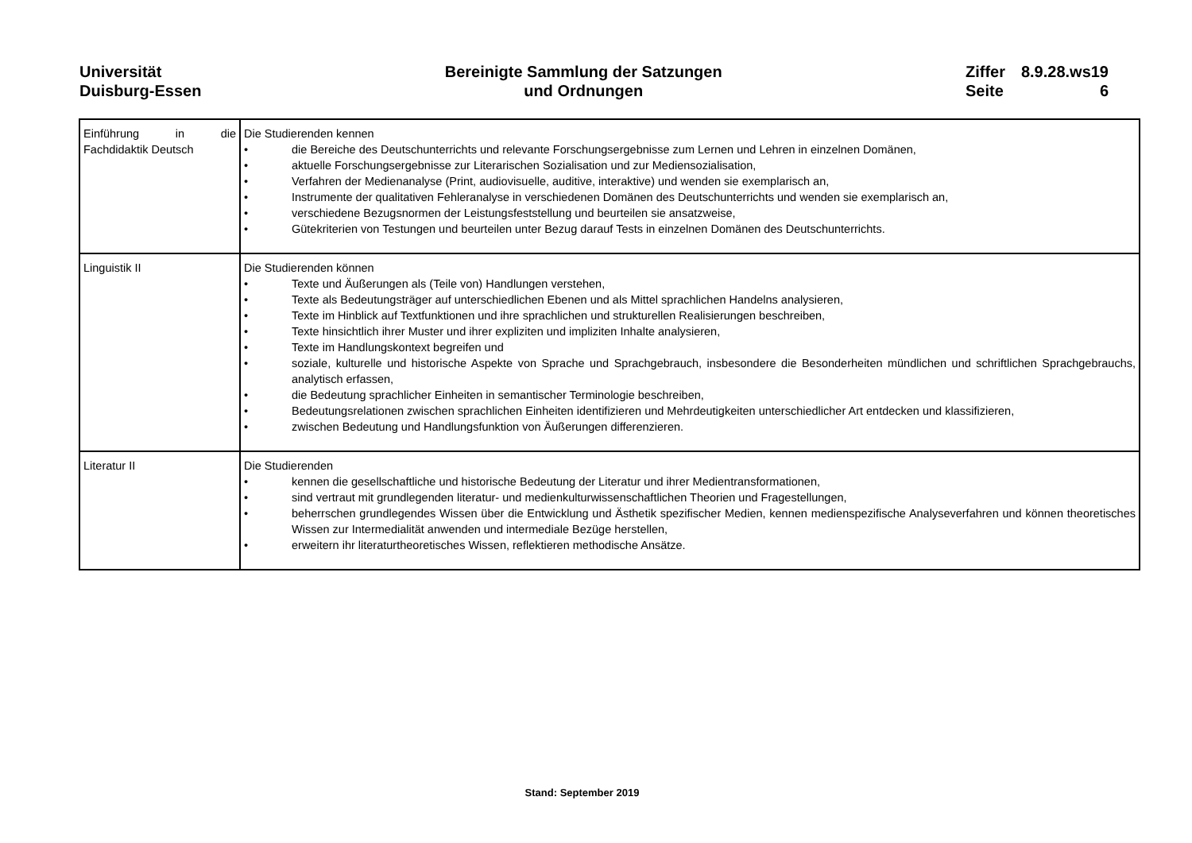Universität
Duisburg-Essen
Bereinigte Sammlung der Satzungen
und Ordnungen
Ziffer 8.9.28.ws19 Seite 6
| Einführung in die Fachdidaktik Deutsch | Die Studierenden kennen • die Bereiche des Deutschunterrichts und relevante Forschungsergebnisse zum Lernen und Lehren in einzelnen Domänen, • aktuelle Forschungsergebnisse zur Literarischen Sozialisation und zur Mediensozialisation, • Verfahren der Medienanalyse (Print, audiovisuelle, auditive, interaktive) und wenden sie exemplarisch an, • Instrumente der qualitativen Fehleranalyse in verschiedenen Domänen des Deutschunterrichts und wenden sie exemplarisch an, • verschiedene Bezugsnormen der Leistungsfeststellung und beurteilen sie ansatzweise, • Gütekriterien von Testungen und beurteilen unter Bezug darauf Tests in einzelnen Domänen des Deutschunterrichts. |
| Linguistik II | Die Studierenden können • Texte und Äußerungen als (Teile von) Handlungen verstehen, • Texte als Bedeutungsträger auf unterschiedlichen Ebenen und als Mittel sprachlichen Handelns analysieren, • Texte im Hinblick auf Textfunktionen und ihre sprachlichen und strukturellen Realisierungen beschreiben, • Texte hinsichtlich ihrer Muster und ihrer expliziten und impliziten Inhalte analysieren, • Texte im Handlungskontext begreifen und • soziale, kulturelle und historische Aspekte von Sprache und Sprachgebrauch, insbesondere die Besonderheiten mündlichen und schriftlichen Sprachgebrauchs, analytisch erfassen, • die Bedeutung sprachlicher Einheiten in semantischer Terminologie beschreiben, • Bedeutungsrelationen zwischen sprachlichen Einheiten identifizieren und Mehrdeutigkeiten unterschiedlicher Art entdecken und klassifizieren, • zwischen Bedeutung und Handlungsfunktion von Äußerungen differenzieren. |
| Literatur II | Die Studierenden • kennen die gesellschaftliche und historische Bedeutung der Literatur und ihrer Medientransformationen, • sind vertraut mit grundlegenden literatur- und medienkulturwissenschaftlichen Theorien und Fragestellungen, • beherrschen grundlegendes Wissen über die Entwicklung und Ästhetik spezifischer Medien, kennen medienspezifische Analyseverfahren und können theoretisches Wissen zur Intermedialität anwenden und intermediale Bezüge herstellen, • erweitern ihr literaturtheoretisches Wissen, reflektieren methodische Ansätze. |
Stand: September 2019